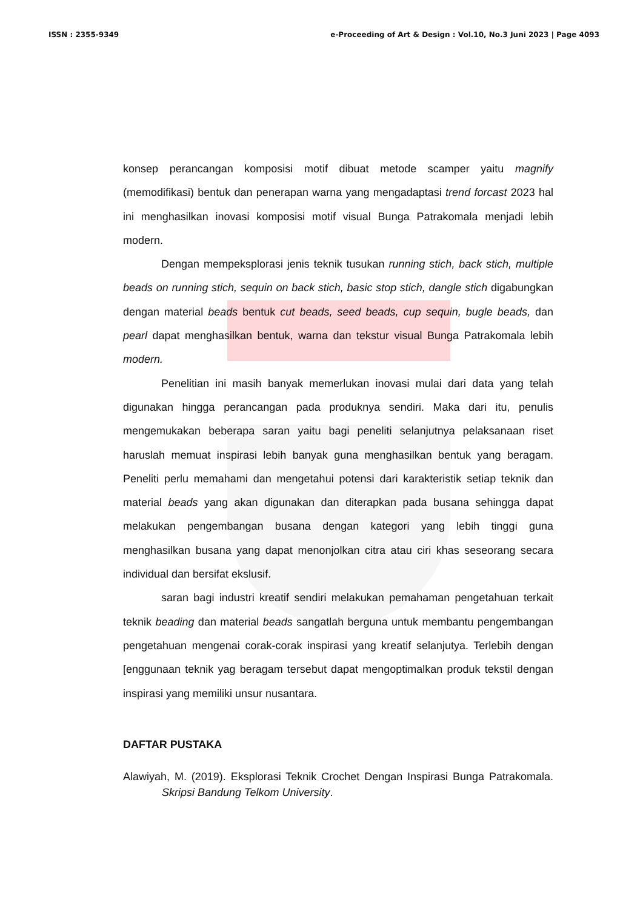ISSN : 2355-9349 e-Proceeding of Art & Design : Vol.10, No.3 Juni 2023 | Page 4093
konsep perancangan komposisi motif dibuat metode scamper yaitu magnify (memodifikasi) bentuk dan penerapan warna yang mengadaptasi trend forcast 2023 hal ini menghasilkan inovasi komposisi motif visual Bunga Patrakomala menjadi lebih modern.
Dengan mempeksplorasi jenis teknik tusukan running stich, back stich, multiple beads on running stich, sequin on back stich, basic stop stich, dangle stich digabungkan dengan material beads bentuk cut beads, seed beads, cup sequin, bugle beads, dan pearl dapat menghasilkan bentuk, warna dan tekstur visual Bunga Patrakomala lebih modern.
Penelitian ini masih banyak memerlukan inovasi mulai dari data yang telah digunakan hingga perancangan pada produknya sendiri. Maka dari itu, penulis mengemukakan beberapa saran yaitu bagi peneliti selanjutnya pelaksanaan riset haruslah memuat inspirasi lebih banyak guna menghasilkan bentuk yang beragam. Peneliti perlu memahami dan mengetahui potensi dari karakteristik setiap teknik dan material beads yang akan digunakan dan diterapkan pada busana sehingga dapat melakukan pengembangan busana dengan kategori yang lebih tinggi guna menghasilkan busana yang dapat menonjolkan citra atau ciri khas seseorang secara individual dan bersifat ekslusif.
saran bagi industri kreatif sendiri melakukan pemahaman pengetahuan terkait teknik beading dan material beads sangatlah berguna untuk membantu pengembangan pengetahuan mengenai corak-corak inspirasi yang kreatif selanjutya. Terlebih dengan [enggunaan teknik yag beragam tersebut dapat mengoptimalkan produk tekstil dengan inspirasi yang memiliki unsur nusantara.
DAFTAR PUSTAKA
Alawiyah, M. (2019). Eksplorasi Teknik Crochet Dengan Inspirasi Bunga Patrakomala. Skripsi Bandung Telkom University.